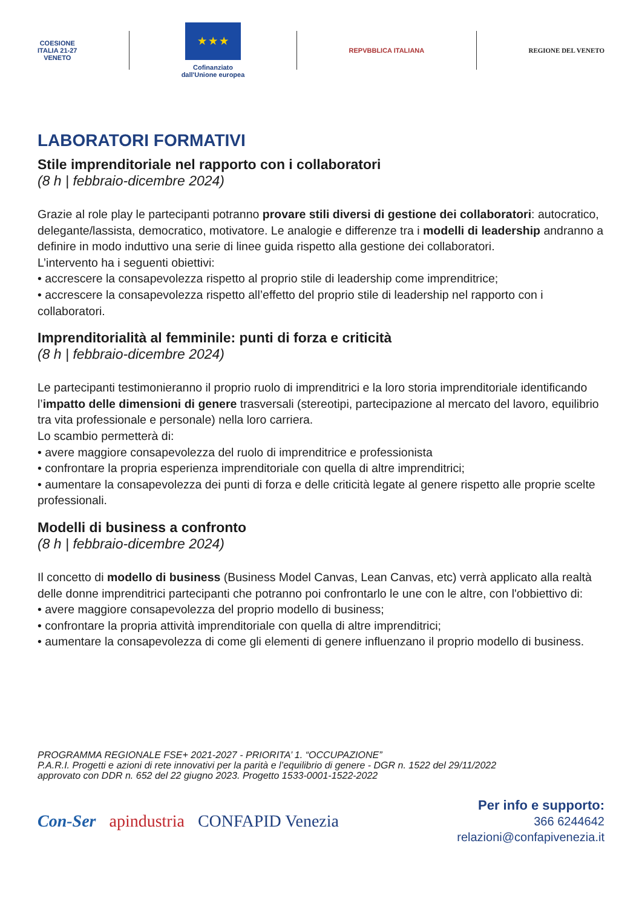COESIONE
ITALIA 21-27
VENETO
★ ★ ★
Cofinanziato
dall'Unione europea
REPVBBLICA ITALIANA REGIONE DEL VENETO
LABORATORI FORMATIVI
Stile imprenditoriale nel rapporto con i collaboratori
(8 h | febbraio-dicembre 2024)
Grazie al role play le partecipanti potranno provare stili diversi di gestione dei collaboratori: autocratico, delegante/lassista, democratico, motivatore. Le analogie e differenze tra i modelli di leadership andranno a definire in modo induttivo una serie di linee guida rispetto alla gestione dei collaboratori.
L’intervento ha i seguenti obiettivi:
• accrescere la consapevolezza rispetto al proprio stile di leadership come imprenditrice;
• accrescere la consapevolezza rispetto all’effetto del proprio stile di leadership nel rapporto con i collaboratori.
Imprenditorialità al femminile: punti di forza e criticità
(8 h | febbraio-dicembre 2024)
Le partecipanti testimonieranno il proprio ruolo di imprenditrici e la loro storia imprenditoriale identificando l’impatto delle dimensioni di genere trasversali (stereotipi, partecipazione al mercato del lavoro, equilibrio tra vita professionale e personale) nella loro carriera.
Lo scambio permetterà di:
• avere maggiore consapevolezza del ruolo di imprenditrice e professionista
• confrontare la propria esperienza imprenditoriale con quella di altre imprenditrici;
• aumentare la consapevolezza dei punti di forza e delle criticità legate al genere rispetto alle proprie scelte professionali.
Modelli di business a confronto
(8 h | febbraio-dicembre 2024)
Il concetto di modello di business (Business Model Canvas, Lean Canvas, etc) verrà applicato alla realtà delle donne imprenditrici partecipanti che potranno poi confrontarlo le une con le altre, con l'obbiettivo di:
• avere maggiore consapevolezza del proprio modello di business;
• confrontare la propria attività imprenditoriale con quella di altre imprenditrici;
• aumentare la consapevolezza di come gli elementi di genere influenzano il proprio modello di business.
PROGRAMMA REGIONALE FSE+ 2021-2027 - PRIORITA’ 1. “OCCUPAZIONE”
P.A.R.I. Progetti e azioni di rete innovativi per la parità e l’equilibrio di genere - DGR n. 1522 del 29/11/2022
approvato con DDR n. 652 del 22 giugno 2023. Progetto 1533-0001-1522-2022
Con-Ser apindustria CONFAPID Venezia
Per info e supporto:
366 6244642
relazioni@confapivenezia.it